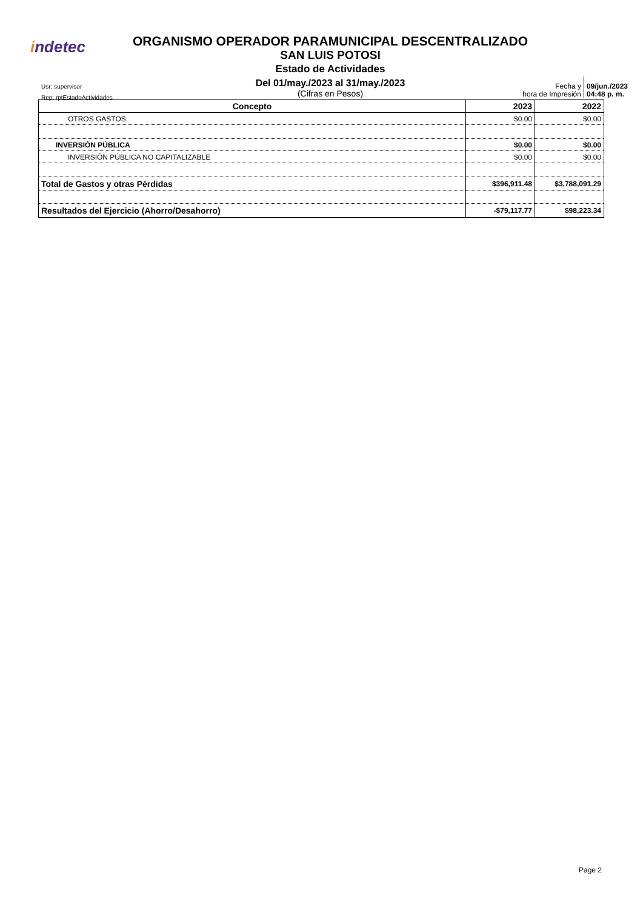indetec
ORGANISMO OPERADOR PARAMUNICIPAL DESCENTRALIZADO
SAN LUIS POTOSI
Estado de Actividades
Del 01/may./2023 al 31/may./2023
(Cifras en Pesos)
Usr: supervisor
Rep: rptEstadoActividades
Fecha y
hora de Impresión
09/jun./2023
04:48 p. m.
| Concepto | 2023 | 2022 |
| --- | --- | --- |
| OTROS GASTOS | $0.00 | $0.00 |
| INVERSIÓN PÚBLICA | $0.00 | $0.00 |
| INVERSIÓN PÚBLICA NO CAPITALIZABLE | $0.00 | $0.00 |
| Total de Gastos y otras Pérdidas | $396,911.48 | $3,788,091.29 |
| Resultados del Ejercicio (Ahorro/Desahorro) | -$79,117.77 | $98,223.34 |
Page 2